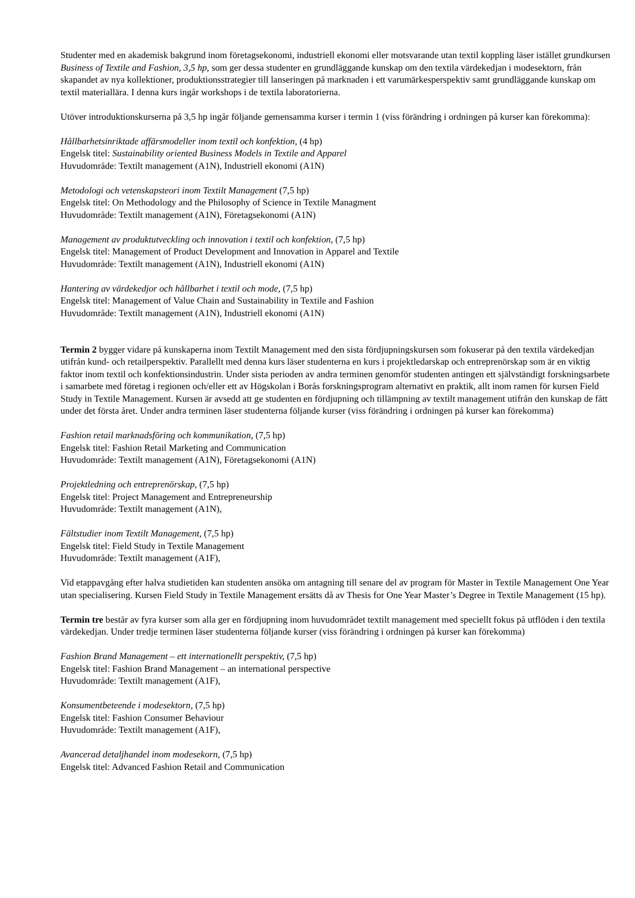Studenter med en akademisk bakgrund inom företagsekonomi, industriell ekonomi eller motsvarande utan textil koppling läser istället grundkursen Business of Textile and Fashion, 3,5 hp, som ger dessa studenter en grundläggande kunskap om den textila värdekedjan i modesektorn, från skapandet av nya kollektioner, produktionsstrategier till lanseringen på marknaden i ett varumärkesperspektiv samt grundläggande kunskap om textil materiallära. I denna kurs ingår workshops i de textila laboratorierna.
Utöver introduktionskurserna på 3,5 hp ingår följande gemensamma kurser i termin 1 (viss förändring i ordningen på kurser kan förekomma):
Hållbarhetsinriktade affärsmodeller inom textil och konfektion, (4 hp)
Engelsk titel: Sustainability oriented Business Models in Textile and Apparel
Huvudområde: Textilt management (A1N), Industriell ekonomi (A1N)
Metodologi och vetenskapsteori inom Textilt Management (7,5 hp)
Engelsk titel: On Methodology and the Philosophy of Science in Textile Managment
Huvudområde: Textilt management (A1N), Företagsekonomi (A1N)
Management av produktutveckling och innovation i textil och konfektion, (7,5 hp)
Engelsk titel: Management of Product Development and Innovation in Apparel and Textile
Huvudområde: Textilt management (A1N), Industriell ekonomi (A1N)
Hantering av värdekedjor och hållbarhet i textil och mode, (7,5 hp)
Engelsk titel: Management of Value Chain and Sustainability in Textile and Fashion
Huvudområde: Textilt management (A1N), Industriell ekonomi (A1N)
Termin 2 bygger vidare på kunskaperna inom Textilt Management med den sista fördjupningskursen som fokuserar på den textila värdekedjan utifrån kund- och retailperspektiv. Parallellt med denna kurs läser studenterna en kurs i projektledarskap och entreprenörskap som är en viktig faktor inom textil och konfektionsindustrin. Under sista perioden av andra terminen genomför studenten antingen ett självständigt forskningsarbete i samarbete med företag i regionen och/eller ett av Högskolan i Borås forskningsprogram alternativt en praktik, allt inom ramen för kursen Field Study in Textile Management. Kursen är avsedd att ge studenten en fördjupning och tillämpning av textilt management utifrån den kunskap de fått under det första året. Under andra terminen läser studenterna följande kurser (viss förändring i ordningen på kurser kan förekomma)
Fashion retail marknadsföring och kommunikation, (7,5 hp)
Engelsk titel: Fashion Retail Marketing and Communication
Huvudområde: Textilt management (A1N), Företagsekonomi (A1N)
Projektledning och entreprenörskap, (7,5 hp)
Engelsk titel: Project Management and Entrepreneurship
Huvudområde: Textilt management (A1N),
Fältstudier inom Textilt Management, (7,5 hp)
Engelsk titel: Field Study in Textile Management
Huvudområde: Textilt management (A1F),
Vid etappavgång efter halva studietiden kan studenten ansöka om antagning till senare del av program för Master in Textile Management One Year utan specialisering. Kursen Field Study in Textile Management ersätts då av Thesis for One Year Master’s Degree in Textile Management (15 hp).
Termin tre består av fyra kurser som alla ger en fördjupning inom huvudområdet textilt management med speciellt fokus på utflöden i den textila värdekedjan. Under tredje terminen läser studenterna följande kurser (viss förändring i ordningen på kurser kan förekomma)
Fashion Brand Management – ett internationellt perspektiv, (7,5 hp)
Engelsk titel: Fashion Brand Management – an international perspective
Huvudområde: Textilt management (A1F),
Konsumentbeteende i modesektorn, (7,5 hp)
Engelsk titel: Fashion Consumer Behaviour
Huvudområde: Textilt management (A1F),
Avancerad detaljhandel inom modesekorn, (7,5 hp)
Engelsk titel: Advanced Fashion Retail and Communication